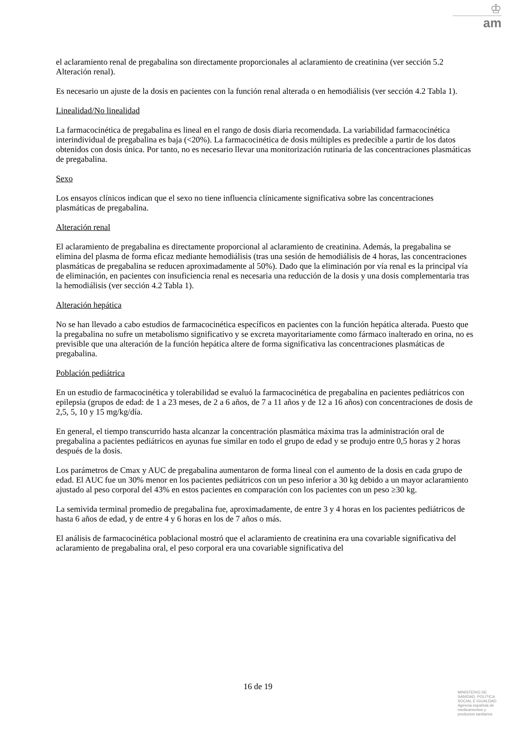♔
am
el aclaramiento renal de pregabalina son directamente proporcionales al aclaramiento de creatinina (ver sección 5.2 Alteración renal).
Es necesario un ajuste de la dosis en pacientes con la función renal alterada o en hemodiálisis (ver sección 4.2 Tabla 1).
Linealidad/No linealidad
La farmacocinética de pregabalina es lineal en el rango de dosis diaria recomendada. La variabilidad farmacocinética interindividual de pregabalina es baja (<20%). La farmacocinética de dosis múltiples es predecible a partir de los datos obtenidos con dosis única. Por tanto, no es necesario llevar una monitorización rutinaria de las concentraciones plasmáticas de pregabalina.
Sexo
Los ensayos clínicos indican que el sexo no tiene influencia clínicamente significativa sobre las concentraciones plasmáticas de pregabalina.
Alteración renal
El aclaramiento de pregabalina es directamente proporcional al aclaramiento de creatinina. Además, la pregabalina se elimina del plasma de forma eficaz mediante hemodiálisis (tras una sesión de hemodiálisis de 4 horas, las concentraciones plasmáticas de pregabalina se reducen aproximadamente al 50%). Dado que la eliminación por vía renal es la principal vía de eliminación, en pacientes con insuficiencia renal es necesaria una reducción de la dosis y una dosis complementaria tras la hemodiálisis (ver sección 4.2 Tabla 1).
Alteración hepática
No se han llevado a cabo estudios de farmacocinética específicos en pacientes con la función hepática alterada. Puesto que la pregabalina no sufre un metabolismo significativo y se excreta mayoritariamente como fármaco inalterado en orina, no es previsible que una alteración de la función hepática altere de forma significativa las concentraciones plasmáticas de pregabalina.
Población pediátrica
En un estudio de farmacocinética y tolerabilidad se evaluó la farmacocinética de pregabalina en pacientes pediátricos con epilepsia (grupos de edad: de 1 a 23 meses, de 2 a 6 años, de 7 a 11 años y de 12 a 16 años) con concentraciones de dosis de 2,5, 5, 10 y 15 mg/kg/día.
En general, el tiempo transcurrido hasta alcanzar la concentración plasmática máxima tras la administración oral de pregabalina a pacientes pediátricos en ayunas fue similar en todo el grupo de edad y se produjo entre 0,5 horas y 2 horas después de la dosis.
Los parámetros de Cmax y AUC de pregabalina aumentaron de forma lineal con el aumento de la dosis en cada grupo de edad. El AUC fue un 30% menor en los pacientes pediátricos con un peso inferior a 30 kg debido a un mayor aclaramiento ajustado al peso corporal del 43% en estos pacientes en comparación con los pacientes con un peso ≥30 kg.
La semivida terminal promedio de pregabalina fue, aproximadamente, de entre 3 y 4 horas en los pacientes pediátricos de hasta 6 años de edad, y de entre 4 y 6 horas en los de 7 años o más.
El análisis de farmacocinética poblacional mostró que el aclaramiento de creatinina era una covariable significativa del aclaramiento de pregabalina oral, el peso corporal era una covariable significativa del
16 de 19
MINISTERIO DE SANIDAD, POLITICA SOCIAL E IGUALDAD
Agencia española de medicamentos y productos sanitarios